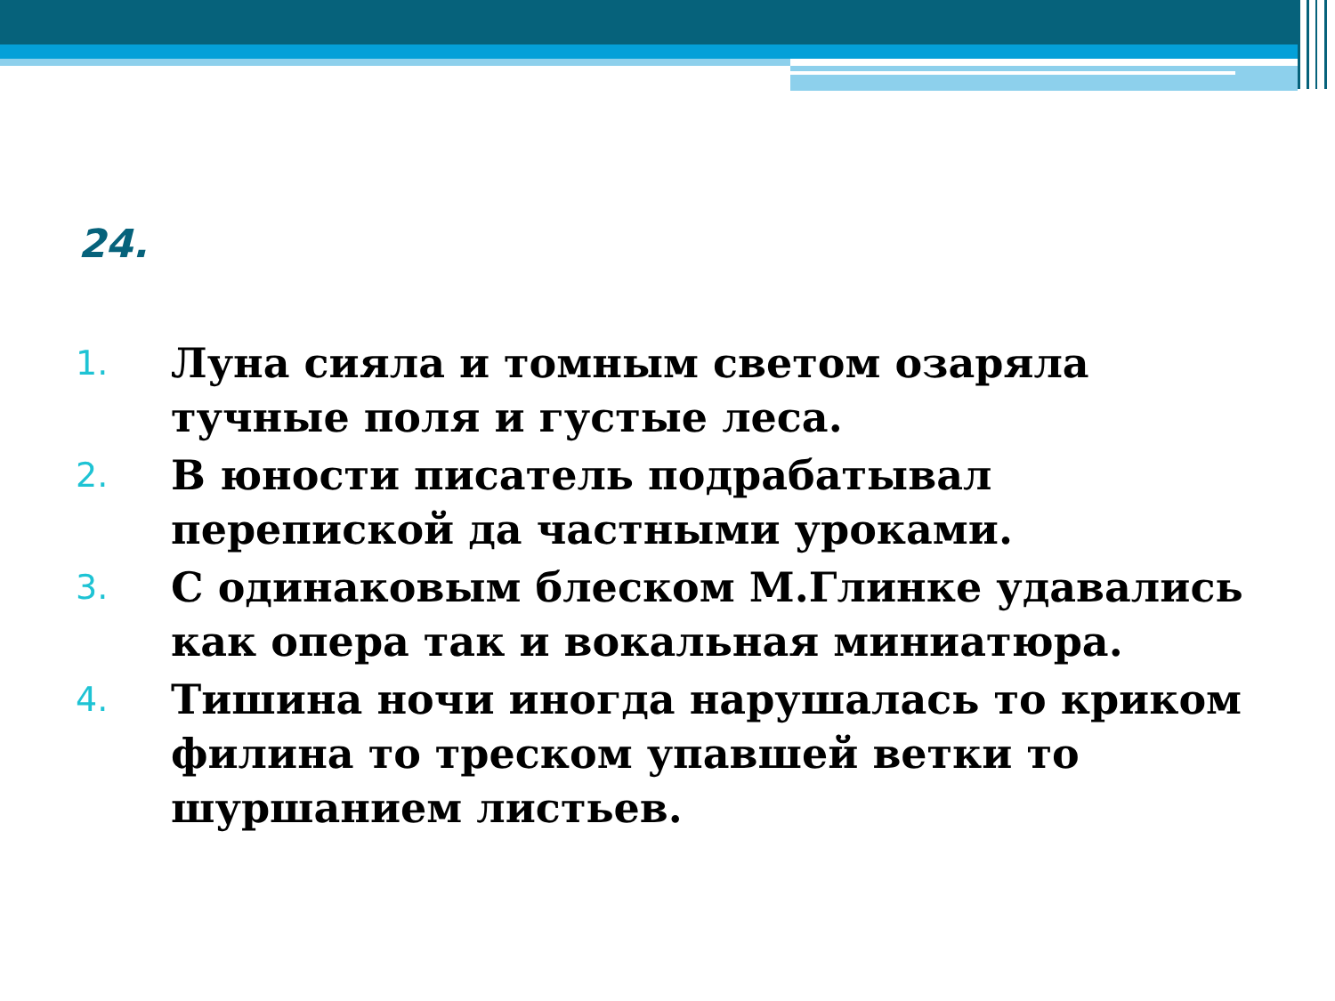24.
1. Луна сияла и томным светом озаряла тучные поля и густые леса.
2. В юности писатель подрабатывал перепиской да частными уроками.
3. С одинаковым блеском М.Глинке удавались как опера так и вокальная миниатюра.
4. Тишина ночи иногда нарушалась то криком филина то треском упавшей ветки то шуршанием листьев.